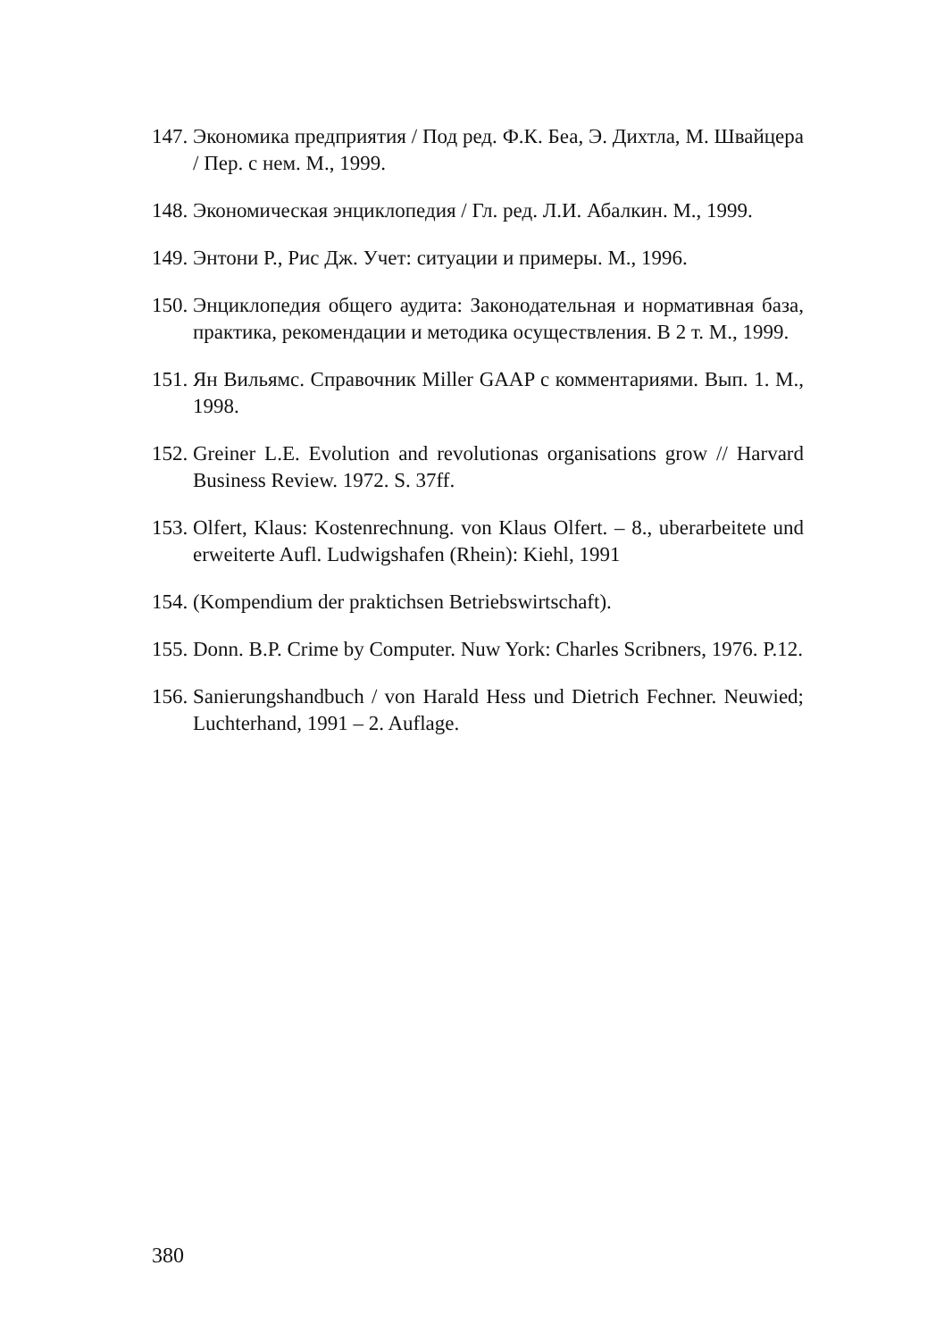147. Экономика предприятия / Под ред. Ф.К. Беа, Э. Дихтла, М. Швайцера / Пер. с нем. М., 1999.
148. Экономическая энциклопедия / Гл. ред. Л.И. Абалкин. М., 1999.
149. Энтони Р., Рис Дж. Учет: ситуации и примеры. М., 1996.
150. Энциклопедия общего аудита: Законодательная и нормативная база, практика, рекомендации и методика осуществления. В 2 т. М., 1999.
151. Ян Вильямс. Справочник Miller GAAP с комментариями. Вып. 1. М., 1998.
152. Greiner L.E. Evolution and revolutionas organisations grow // Harvard Business Review. 1972. S. 37ff.
153. Olfert, Klaus: Kostenrechnung. von Klaus Olfert. – 8., uberarbeitete und erweiterte Aufl. Ludwigshafen (Rhein): Kiehl, 1991
154. (Kompendium der praktichsen Betriebswirtschaft).
155. Donn. B.P. Crime by Computer. Nuw York: Charles Scribners, 1976. P.12.
156. Sanierungshandbuch / von Harald Hess und Dietrich Fechner. Neuwied; Luchterhand, 1991 – 2. Auflage.
380